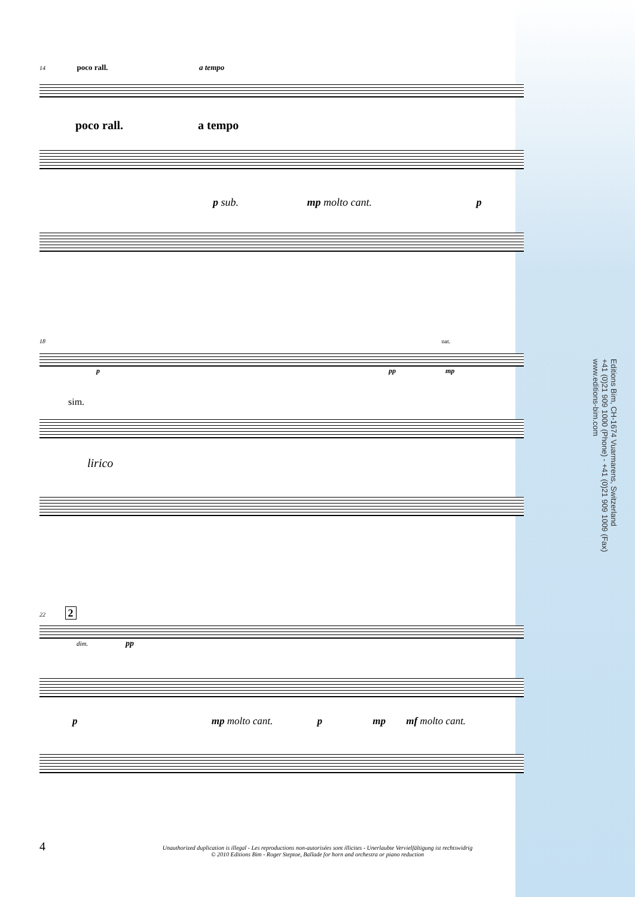14 poco rall. a tempo
poco rall. a tempo
p sub. mp molto cant. p
18 nat.
p pp mp
sim.
lirico
22 2
dim. pp
p mp molto cant. p mp mf molto cant.
Editions Bim, CH-1674 Vuarmarens, Switzerland
+41 (0)21 909 1000 (Phone) - +41 (0)21 909 1009 (Fax)
www.editions-bim.com
4
Unauthorized duplication is illegal - Les reproductions non-autorisées sont illicites - Unerlaubte Vervielfältigung ist rechtswidrig
© 2010 Editions Bim - Roger Steptoe, Ballade for horn and orchestra or piano reduction